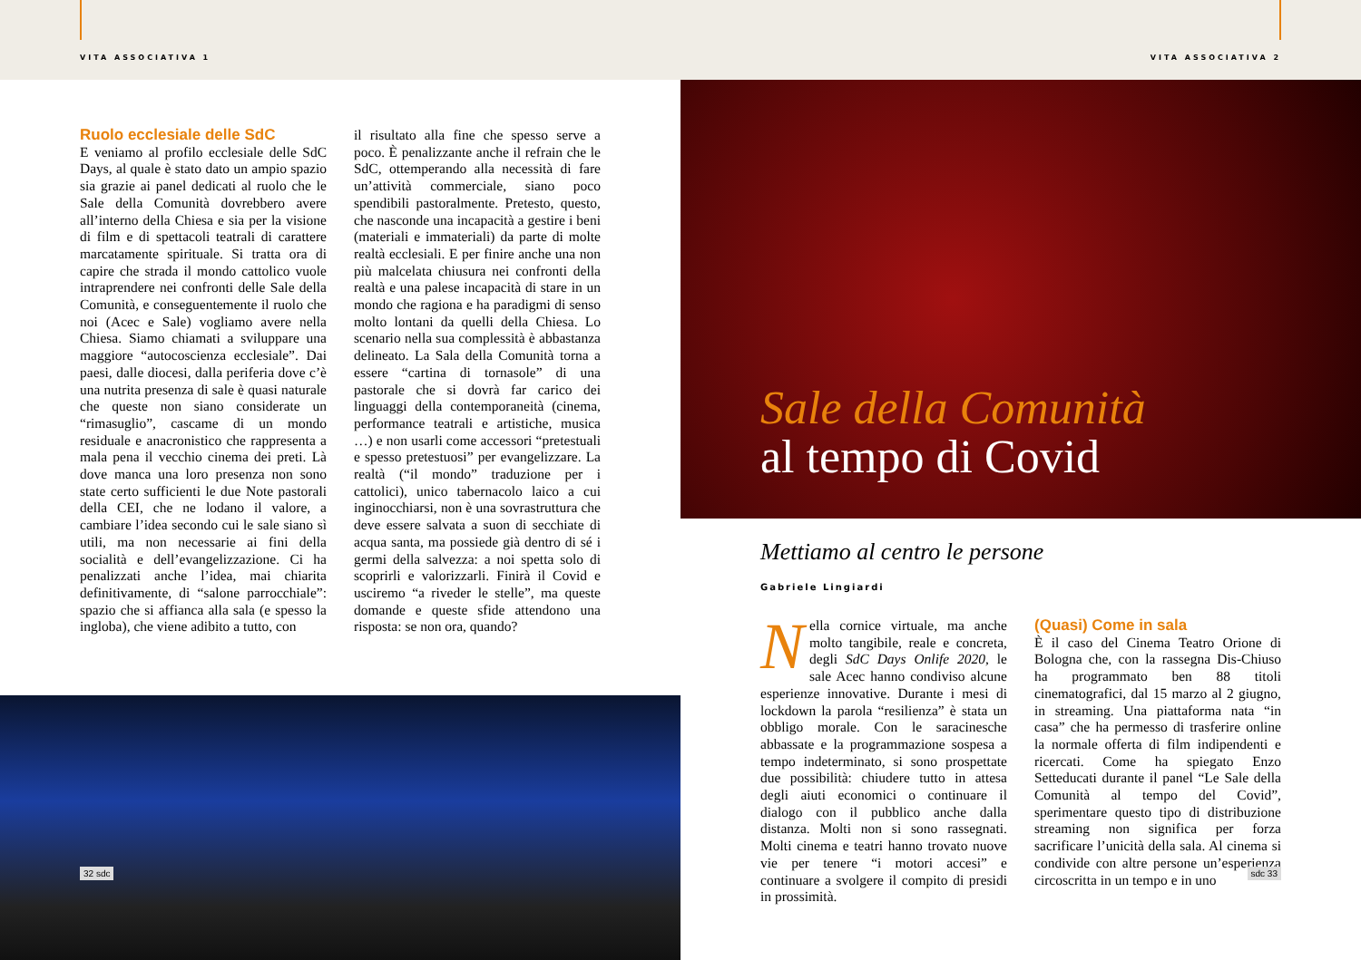VITA ASSOCIATIVA 1 VITA ASSOCIATIVA 2
Ruolo ecclesiale delle SdC
E veniamo al profilo ecclesiale delle SdC Days, al quale è stato dato un ampio spazio sia grazie ai panel dedicati al ruolo che le Sale della Comunità dovrebbero avere all’interno della Chiesa e sia per la visione di film e di spettacoli teatrali di carattere marcatamente spirituale. Si tratta ora di capire che strada il mondo cattolico vuole intraprendere nei confronti delle Sale della Comunità, e conseguentemente il ruolo che noi (Acec e Sale) vogliamo avere nella Chiesa. Siamo chiamati a sviluppare una maggiore “autocoscienza ecclesiale”. Dai paesi, dalle diocesi, dalla periferia dove c’è una nutrita presenza di sale è quasi naturale che queste non siano considerate un “rimasuglio”, cascame di un mondo residuale e anacronistico che rappresenta a mala pena il vecchio cinema dei preti. Là dove manca una loro presenza non sono state certo sufficienti le due Note pastorali della CEI, che ne lodano il valore, a cambiare l’idea secondo cui le sale siano sì utili, ma non necessarie ai fini della socialità e dell’evangelizzazione. Ci ha penalizzati anche l’idea, mai chiarita definitivamente, di “salone parrocchiale”: spazio che si affianca alla sala (e spesso la ingloba), che viene adibito a tutto, con
il risultato alla fine che spesso serve a poco. È penalizzante anche il refrain che le SdC, ottemperando alla necessità di fare un’attività commerciale, siano poco spendibili pastoralmente. Pretesto, questo, che nasconde una incapacità a gestire i beni (materiali e immateriali) da parte di molte realtà ecclesiali. E per finire anche una non più malcelata chiusura nei confronti della realtà e una palese incapacità di stare in un mondo che ragiona e ha paradigmi di senso molto lontani da quelli della Chiesa. Lo scenario nella sua complessità è abbastanza delineato. La Sala della Comunità torna a essere “cartina di tornasole” di una pastorale che si dovrà far carico dei linguaggi della contemporaneità (cinema, performance teatrali e artistiche, musica …) e non usarli come accessori “pretestuali e spesso pretestuosi” per evangelizzare. La realtà (“il mondo” traduzione per i cattolici), unico tabernacolo laico a cui inginocchiarsi, non è una sovrastruttura che deve essere salvata a suon di secchiate di acqua santa, ma possiede già dentro di sé i germi della salvezza: a noi spetta solo di scoprirli e valorizzarli. Finirà il Covid e usciremo “a riveder le stelle”, ma queste domande e queste sfide attendono una risposta: se non ora, quando?
32 sdc
Sale della Comunità
al tempo di Covid
Mettiamo al centro le persone
Gabriele Lingiardi
Nella cornice virtuale, ma anche molto tangibile, reale e concreta, degli SdC Days Onlife 2020, le sale Acec hanno condiviso alcune esperienze innovative. Durante i mesi di lockdown la parola “resilienza” è stata un obbligo morale. Con le saracinesche abbassate e la programmazione sospesa a tempo indeterminato, si sono prospettate due possibilità: chiudere tutto in attesa degli aiuti economici o continuare il dialogo con il pubblico anche dalla distanza. Molti non si sono rassegnati. Molti cinema e teatri hanno trovato nuove vie per tenere “i motori accesi” e continuare a svolgere il compito di presidi in prossimità.
(Quasi) Come in sala
È il caso del Cinema Teatro Orione di Bologna che, con la rassegna Dis-Chiuso ha programmato ben 88 titoli cinematografici, dal 15 marzo al 2 giugno, in streaming. Una piattaforma nata “in casa” che ha permesso di trasferire online la normale offerta di film indipendenti e ricercati. Come ha spiegato Enzo Setteducati durante il panel “Le Sale della Comunità al tempo del Covid”, sperimentare questo tipo di distribuzione streaming non significa per forza sacrificare l’unicità della sala. Al cinema si condivide con altre persone un’esperienza circoscritta in un tempo e in uno
sdc 33